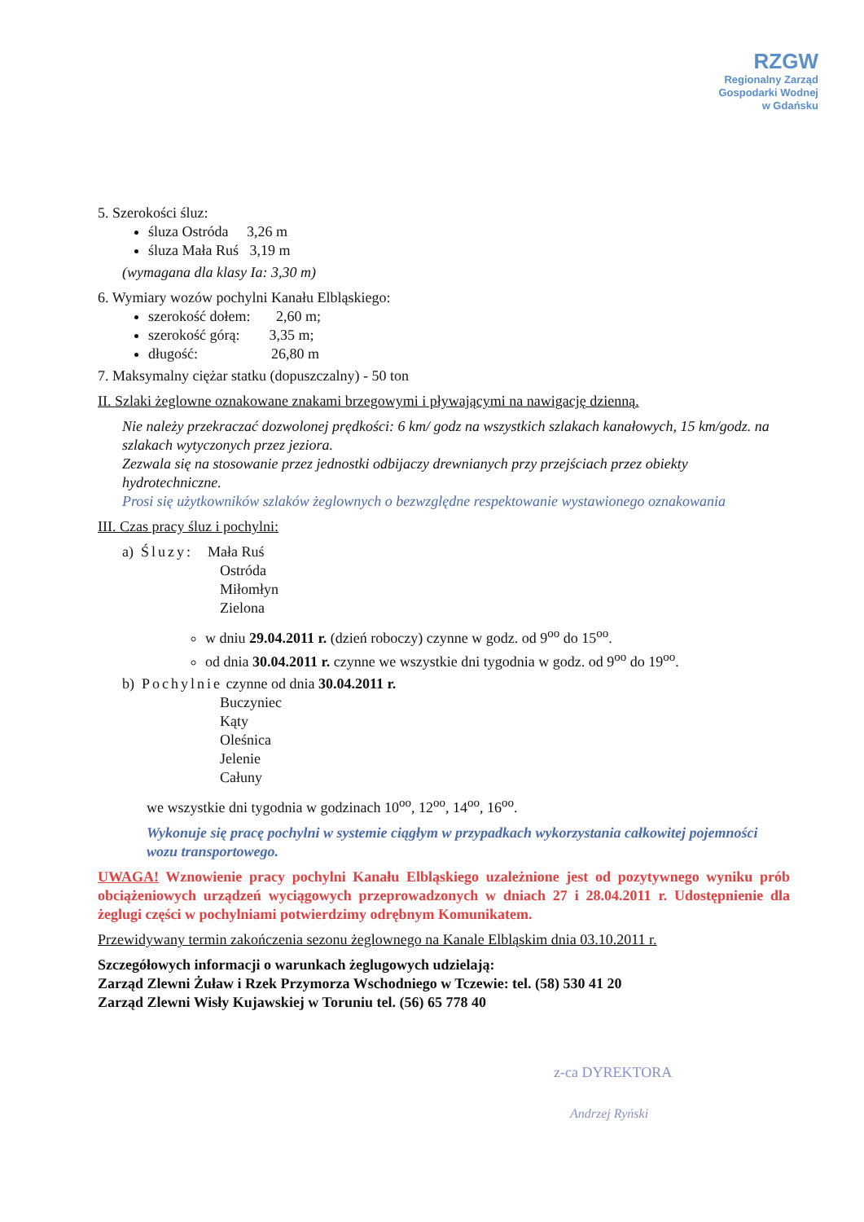RZGW
Regionalny Zarząd
Gospodarki Wodnej
w Gdańsku
5. Szerokości śluz:
śluza Ostróda 3,26 m
śluza Mała Ruś 3,19 m
(wymagana dla klasy Ia: 3,30 m)
6. Wymiary wozów pochylni Kanału Elbląskiego:
szerokość dołem: 2,60 m;
szerokość górą: 3,35 m;
długość: 26,80 m
7. Maksymalny ciężar statku (dopuszczalny) - 50 ton
II. Szlaki żeglowne oznakowane znakami brzegowymi i pływającymi na nawigację dzienną.
Nie należy przekraczać dozwolonej prędkości: 6 km/ godz na wszystkich szlakach kanałowych, 15 km/godz. na szlakach wytyczonych przez jeziora.
Zezwala się na stosowanie przez jednostki odbijaczy drewnianych przy przejściach przez obiekty hydrotechniczne.
Prosi się użytkowników szlaków żeglownych o bezwzględne respektowanie wystawionego oznakowania
III. Czas pracy śluz i pochylni:
a) Śluzy: Mała Ruś
Ostróda
Miłomłyn
Zielona
w dniu 29.04.2011 r. (dzień roboczy) czynne w godz. od 9<sup>oo</sup> do 15<sup>oo</sup>.
od dnia 30.04.2011 r. czynne we wszystkie dni tygodnia w godz. od 9<sup>oo</sup> do 19<sup>oo</sup>.
b) Pochylnie czynne od dnia 30.04.2011 r.
Buczyniec
Kąty
Oleśnica
Jelenie
Całuny
we wszystkie dni tygodnia w godzinach 10<sup>oo</sup>, 12<sup>oo</sup>, 14<sup>oo</sup>, 16<sup>oo</sup>.
Wykonuje się pracę pochylni w systemie ciągłym w przypadkach wykorzystania całkowitej pojemności wozu transportowego.
UWAGA! Wznowienie pracy pochylni Kanału Elbląskiego uzależnione jest od pozytywnego wyniku prób obciążeniowych urządzeń wyciągowych przeprowadzonych w dniach 27 i 28.04.2011 r. Udostępnienie dla żeglugi części w pochylniami potwierdzimy odrębnym Komunikatem.
Przewidywany termin zakończenia sezonu żeglownego na Kanale Elbląskim dnia 03.10.2011 r.
Szczegółowych informacji o warunkach żeglugowych udzielają:
Zarząd Zlewni Żuław i Rzek Przymorza Wschodniego w Tczewie: tel. (58) 530 41 20
Zarząd Zlewni Wisły Kujawskiej w Toruniu tel. (56) 65 778 40
z-ca DYREKTORA
Andrzej Ryński